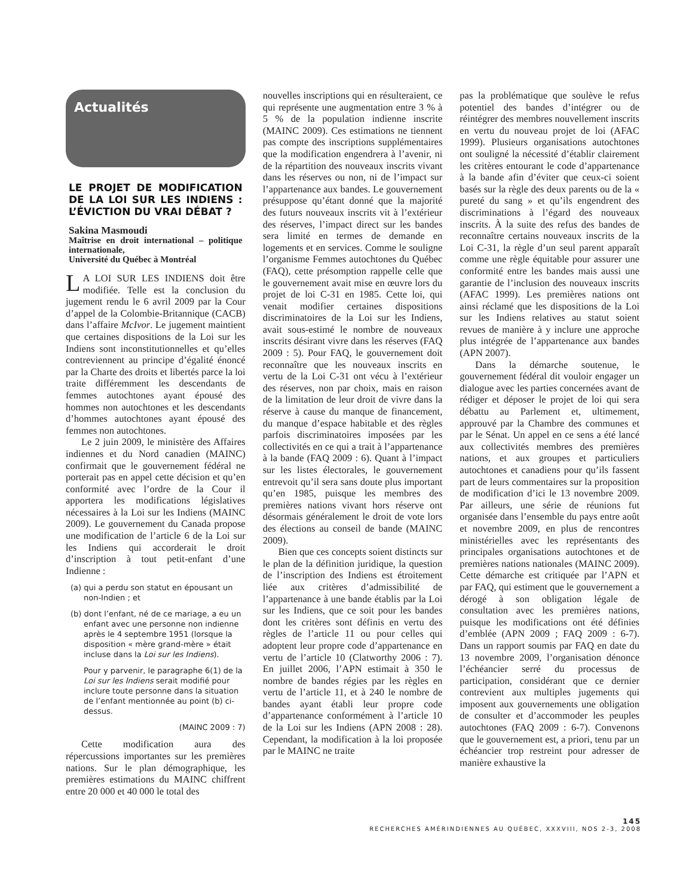Actualités
LE PROJET DE MODIFICATION DE LA LOI SUR LES INDIENS : L’ÉVICTION DU VRAI DÉBAT ?
Sakina Masmoudi
Maîtrise en droit international – politique internationale,
Université du Québec à Montréal
LA LOI SUR LES INDIENS doit être modifiée. Telle est la conclusion du jugement rendu le 6 avril 2009 par la Cour d’appel de la Colombie-Britannique (CACB) dans l’affaire McIvor. Le jugement maintient que certaines dispositions de la Loi sur les Indiens sont inconstitutionnelles et qu’elles contreviennent au principe d’égalité énoncé par la Charte des droits et libertés parce la loi traite différemment les descendants de femmes autochtones ayant épousé des hommes non autochtones et les descendants d’hommes autochtones ayant épousé des femmes non autochtones.
Le 2 juin 2009, le ministère des Affaires indiennes et du Nord canadien (MAINC) confirmait que le gouvernement fédéral ne porterait pas en appel cette décision et qu’en conformité avec l’ordre de la Cour il apportera les modifications législatives nécessaires à la Loi sur les Indiens (MAINC 2009). Le gouvernement du Canada propose une modification de l’article 6 de la Loi sur les Indiens qui accorderait le droit d’inscription à tout petit-enfant d’une Indienne :
(a) qui a perdu son statut en épousant un non-Indien ; et
(b) dont l’enfant, né de ce mariage, a eu un enfant avec une personne non indienne après le 4 septembre 1951 (lorsque la disposition « mère grand-mère » était incluse dans la Loi sur les Indiens).
Pour y parvenir, le paragraphe 6(1) de la Loi sur les Indiens serait modifié pour inclure toute personne dans la situation de l’enfant mentionnée au point (b) ci-dessus.
(MAINC 2009 : 7)
Cette modification aura des répercussions importantes sur les premières nations. Sur le plan démographique, les premières estimations du MAINC chiffrent entre 20 000 et 40 000 le total des
nouvelles inscriptions qui en résulteraient, ce qui représente une augmentation entre 3 % à 5 % de la population indienne inscrite (MAINC 2009). Ces estimations ne tiennent pas compte des inscriptions supplémentaires que la modification engendrera à l’avenir, ni de la répartition des nouveaux inscrits vivant dans les réserves ou non, ni de l’impact sur l’appartenance aux bandes. Le gouvernement présuppose qu’étant donné que la majorité des futurs nouveaux inscrits vit à l’extérieur des réserves, l’impact direct sur les bandes sera limité en termes de demande en logements et en services. Comme le souligne l’organisme Femmes autochtones du Québec (FAQ), cette présomption rappelle celle que le gouvernement avait mise en œuvre lors du projet de loi C-31 en 1985. Cette loi, qui venait modifier certaines dispositions discriminatoires de la Loi sur les Indiens, avait sous-estimé le nombre de nouveaux inscrits désirant vivre dans les réserves (FAQ 2009 : 5). Pour FAQ, le gouvernement doit reconnaître que les nouveaux inscrits en vertu de la Loi C-31 ont vécu à l’extérieur des réserves, non par choix, mais en raison de la limitation de leur droit de vivre dans la réserve à cause du manque de financement, du manque d’espace habitable et des règles parfois discriminatoires imposées par les collectivités en ce qui a trait à l’appartenance à la bande (FAQ 2009 : 6). Quant à l’impact sur les listes électorales, le gouvernement entrevoit qu’il sera sans doute plus important qu’en 1985, puisque les membres des premières nations vivant hors réserve ont désormais généralement le droit de vote lors des élections au conseil de bande (MAINC 2009).
Bien que ces concepts soient distincts sur le plan de la définition juridique, la question de l’inscription des Indiens est étroitement liée aux critères d’admissibilité de l’appartenance à une bande établis par la Loi sur les Indiens, que ce soit pour les bandes dont les critères sont définis en vertu des règles de l’article 11 ou pour celles qui adoptent leur propre code d’appartenance en vertu de l’article 10 (Clatworthy 2006 : 7). En juillet 2006, l’APN estimait à 350 le nombre de bandes régies par les règles en vertu de l’article 11, et à 240 le nombre de bandes ayant établi leur propre code d’appartenance conformément à l’article 10 de la Loi sur les Indiens (APN 2008 : 28). Cependant, la modification à la loi proposée par le MAINC ne traite
pas la problématique que soulève le refus potentiel des bandes d’intégrer ou de réintégrer des membres nouvellement inscrits en vertu du nouveau projet de loi (AFAC 1999). Plusieurs organisations autochtones ont souligné la nécessité d’établir clairement les critères entourant le code d’appartenance à la bande afin d’éviter que ceux-ci soient basés sur la règle des deux parents ou de la « pureté du sang » et qu’ils engendrent des discriminations à l’égard des nouveaux inscrits. À la suite des refus des bandes de reconnaître certains nouveaux inscrits de la Loi C-31, la règle d’un seul parent apparaît comme une règle équitable pour assurer une conformité entre les bandes mais aussi une garantie de l’inclusion des nouveaux inscrits (AFAC 1999). Les premières nations ont ainsi réclamé que les dispositions de la Loi sur les Indiens relatives au statut soient revues de manière à y inclure une approche plus intégrée de l’appartenance aux bandes (APN 2007).
Dans la démarche soutenue, le gouvernement fédéral dit vouloir engager un dialogue avec les parties concernées avant de rédiger et déposer le projet de loi qui sera débattu au Parlement et, ultimement, approuvé par la Chambre des communes et par le Sénat. Un appel en ce sens a été lancé aux collectivités membres des premières nations, et aux groupes et particuliers autochtones et canadiens pour qu’ils fassent part de leurs commentaires sur la proposition de modification d’ici le 13 novembre 2009. Par ailleurs, une série de réunions fut organisée dans l’ensemble du pays entre août et novembre 2009, en plus de rencontres ministérielles avec les représentants des principales organisations autochtones et de premières nations nationales (MAINC 2009). Cette démarche est critiquée par l’APN et par FAQ, qui estiment que le gouvernement a dérogé à son obligation légale de consultation avec les premières nations, puisque les modifications ont été définies d’emblée (APN 2009 ; FAQ 2009 : 6-7). Dans un rapport soumis par FAQ en date du 13 novembre 2009, l’organisation dénonce l’échéancier serré du processus de participation, considérant que ce dernier contrevient aux multiples jugements qui imposent aux gouvernements une obligation de consulter et d’accommoder les peuples autochtones (FAQ 2009 : 6-7). Convenons que le gouvernement est, a priori, tenu par un échéancier trop restreint pour adresser de manière exhaustive la
145
RECHERCHES AMÉRINDIENNES AU QUÉBEC, XXXVIII, NOS 2-3, 2008